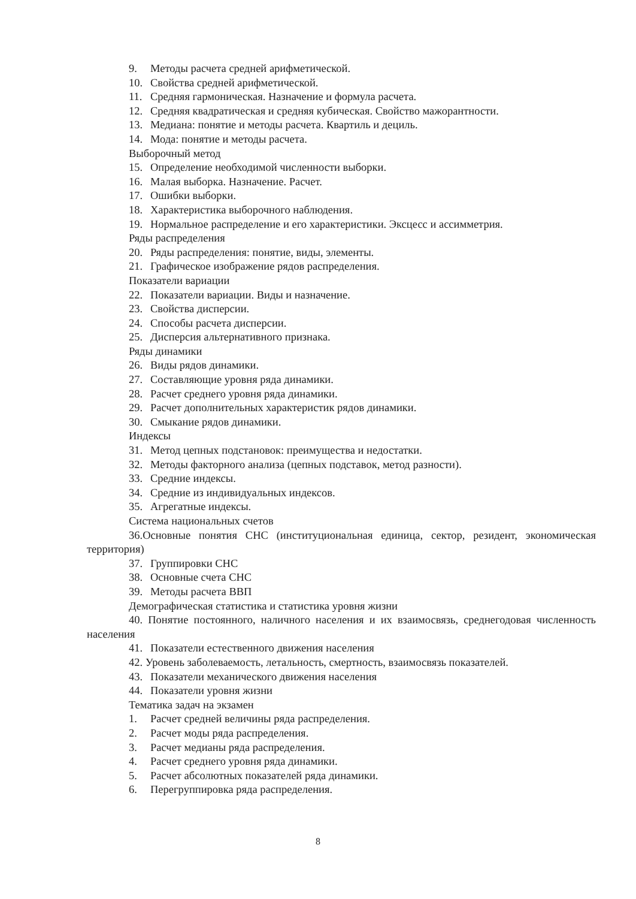9. Методы расчета средней арифметической.
10. Свойства средней арифметической.
11. Средняя гармоническая. Назначение и формула расчета.
12. Средняя квадратическая и средняя кубическая. Свойство мажорантности.
13. Медиана: понятие и методы расчета. Квартиль и дециль.
14. Мода: понятие и методы расчета.
Выборочный метод
15. Определение необходимой численности выборки.
16. Малая выборка. Назначение. Расчет.
17. Ошибки выборки.
18. Характеристика выборочного наблюдения.
19. Нормальное распределение и его характеристики. Эксцесс и ассимметрия.
Ряды распределения
20. Ряды распределения: понятие, виды, элементы.
21. Графическое изображение рядов распределения.
Показатели вариации
22. Показатели вариации. Виды и назначение.
23. Свойства дисперсии.
24. Способы расчета дисперсии.
25. Дисперсия альтернативного признака.
Ряды динамики
26. Виды рядов динамики.
27. Составляющие уровня ряда динамики.
28. Расчет среднего уровня ряда динамики.
29. Расчет дополнительных характеристик рядов динамики.
30. Смыкание рядов динамики.
Индексы
31. Метод цепных подстановок: преимущества и недостатки.
32. Методы факторного анализа (цепных подставок, метод разности).
33. Средние индексы.
34. Средние из индивидуальных индексов.
35. Агрегатные индексы.
Система национальных счетов
36.Основные понятия СНС (институциональная единица, сектор, резидент, экономическая территория)
37. Группировки СНС
38. Основные счета СНС
39. Методы расчета ВВП
Демографическая статистика и статистика уровня жизни
40. Понятие постоянного, наличного населения и их взаимосвязь, среднегодовая численность населения
41. Показатели естественного движения населения
42. Уровень заболеваемость, летальность, смертность, взаимосвязь показателей.
43. Показатели механического движения населения
44. Показатели уровня жизни
Тематика задач на экзамен
1. Расчет средней величины ряда распределения.
2. Расчет моды ряда распределения.
3. Расчет медианы ряда распределения.
4. Расчет среднего уровня ряда динамики.
5. Расчет абсолютных показателей ряда динамики.
6. Перегруппировка ряда распределения.
8